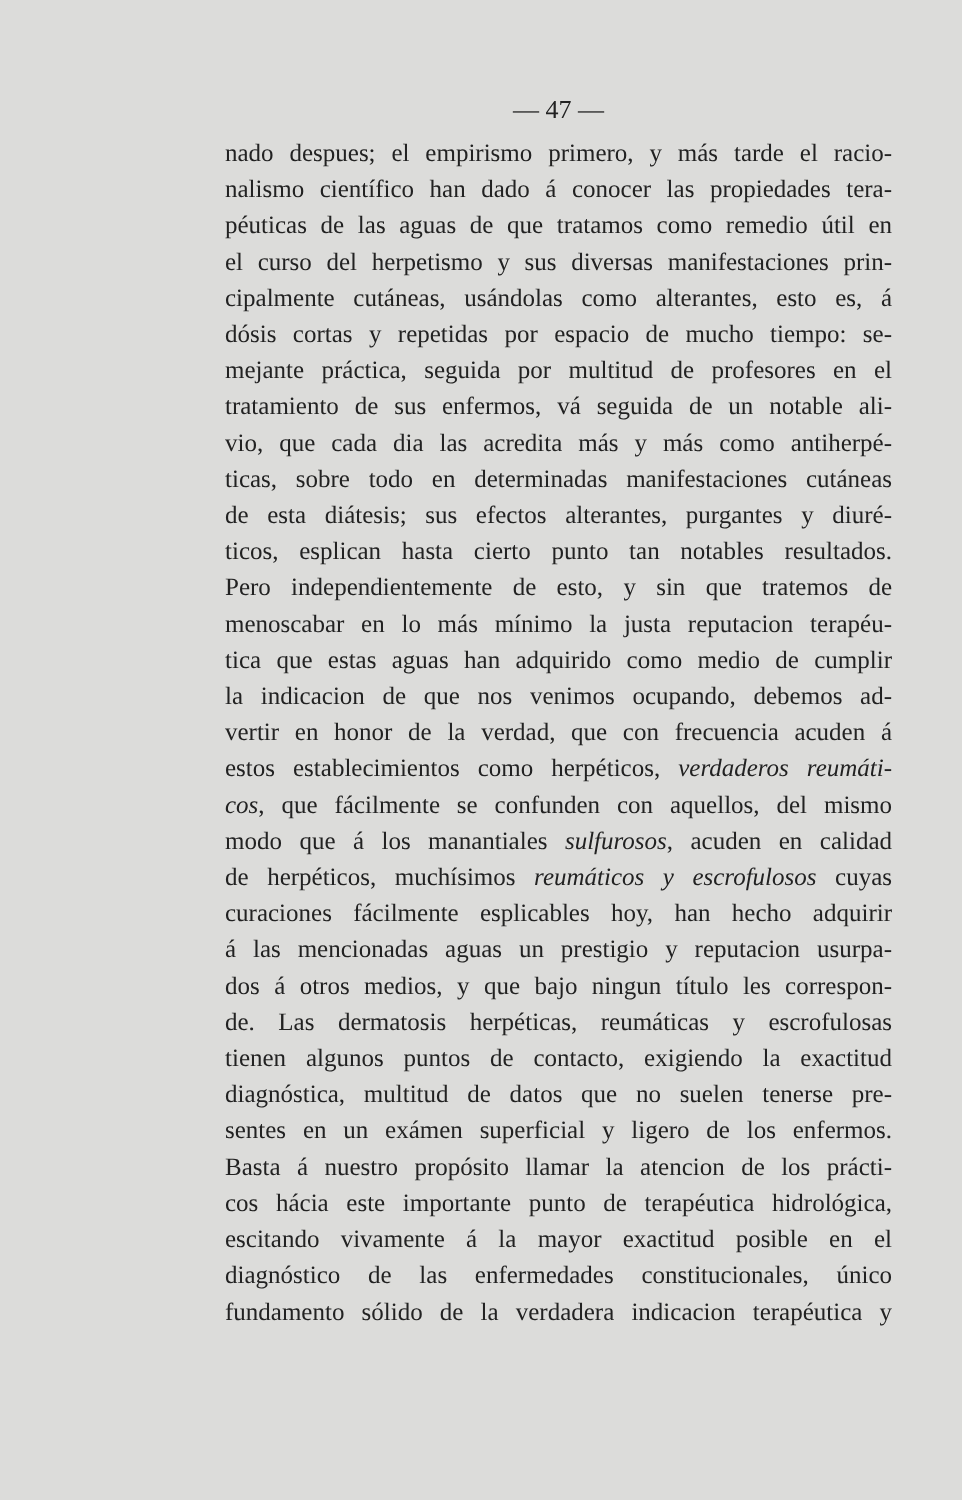— 47 —
nado despues; el empirismo primero, y más tarde el racio-
nalismo científico han dado á conocer las propiedades tera-
péuticas de las aguas de que tratamos como remedio útil en
el curso del herpetismo y sus diversas manifestaciones prin-
cipalmente cutáneas, usándolas como alterantes, esto es, á
dósis cortas y repetidas por espacio de mucho tiempo: se-
mejante práctica, seguida por multitud de profesores en el
tratamiento de sus enfermos, vá seguida de un notable ali-
vio, que cada dia las acredita más y más como antiherpé-
ticas, sobre todo en determinadas manifestaciones cutáneas
de esta diátesis; sus efectos alterantes, purgantes y diuré-
ticos, esplican hasta cierto punto tan notables resultados.
Pero independientemente de esto, y sin que tratemos de
menoscabar en lo más mínimo la justa reputacion terapéu-
tica que estas aguas han adquirido como medio de cumplir
la indicacion de que nos venimos ocupando, debemos ad-
vertir en honor de la verdad, que con frecuencia acuden á
estos establecimientos como herpéticos, verdaderos reumáti-
cos, que fácilmente se confunden con aquellos, del mismo
modo que á los manantiales sulfurosos, acuden en calidad
de herpéticos, muchísimos reumáticos y escrofulosos cuyas
curaciones fácilmente esplicables hoy, han hecho adquirir
á las mencionadas aguas un prestigio y reputacion usurpa-
dos á otros medios, y que bajo ningun título les correspon-
de. Las dermatosis herpéticas, reumáticas y escrofulosas
tienen algunos puntos de contacto, exigiendo la exactitud
diagnóstica, multitud de datos que no suelen tenerse pre-
sentes en un exámen superficial y ligero de los enfermos.
Basta á nuestro propósito llamar la atencion de los prácti-
cos hácia este importante punto de terapéutica hidrológica,
escitando vivamente á la mayor exactitud posible en el
diagnóstico de las enfermedades constitucionales, único
fundamento sólido de la verdadera indicacion terapéutica y